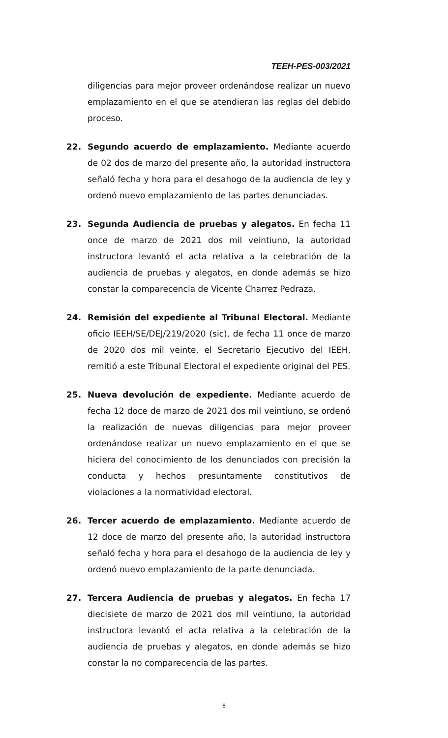TEEH-PES-003/2021
diligencias para mejor proveer ordenándose realizar un nuevo emplazamiento en el que se atendieran las reglas del debido proceso.
22. Segundo acuerdo de emplazamiento. Mediante acuerdo de 02 dos de marzo del presente año, la autoridad instructora señaló fecha y hora para el desahogo de la audiencia de ley y ordenó nuevo emplazamiento de las partes denunciadas.
23. Segunda Audiencia de pruebas y alegatos. En fecha 11 once de marzo de 2021 dos mil veintiuno, la autoridad instructora levantó el acta relativa a la celebración de la audiencia de pruebas y alegatos, en donde además se hizo constar la comparecencia de Vicente Charrez Pedraza.
24. Remisión del expediente al Tribunal Electoral. Mediante oficio IEEH/SE/DEJ/219/2020 (sic), de fecha 11 once de marzo de 2020 dos mil veinte, el Secretario Ejecutivo del IEEH, remitió a este Tribunal Electoral el expediente original del PES.
25. Nueva devolución de expediente. Mediante acuerdo de fecha 12 doce de marzo de 2021 dos mil veintiuno, se ordenó la realización de nuevas diligencias para mejor proveer ordenándose realizar un nuevo emplazamiento en el que se hiciera del conocimiento de los denunciados con precisión la conducta y hechos presuntamente constitutivos de violaciones a la normatividad electoral.
26. Tercer acuerdo de emplazamiento. Mediante acuerdo de 12 doce de marzo del presente año, la autoridad instructora señaló fecha y hora para el desahogo de la audiencia de ley y ordenó nuevo emplazamiento de la parte denunciada.
27. Tercera Audiencia de pruebas y alegatos. En fecha 17 diecisiete de marzo de 2021 dos mil veintiuno, la autoridad instructora levantó el acta relativa a la celebración de la audiencia de pruebas y alegatos, en donde además se hizo constar la no comparecencia de las partes.
8